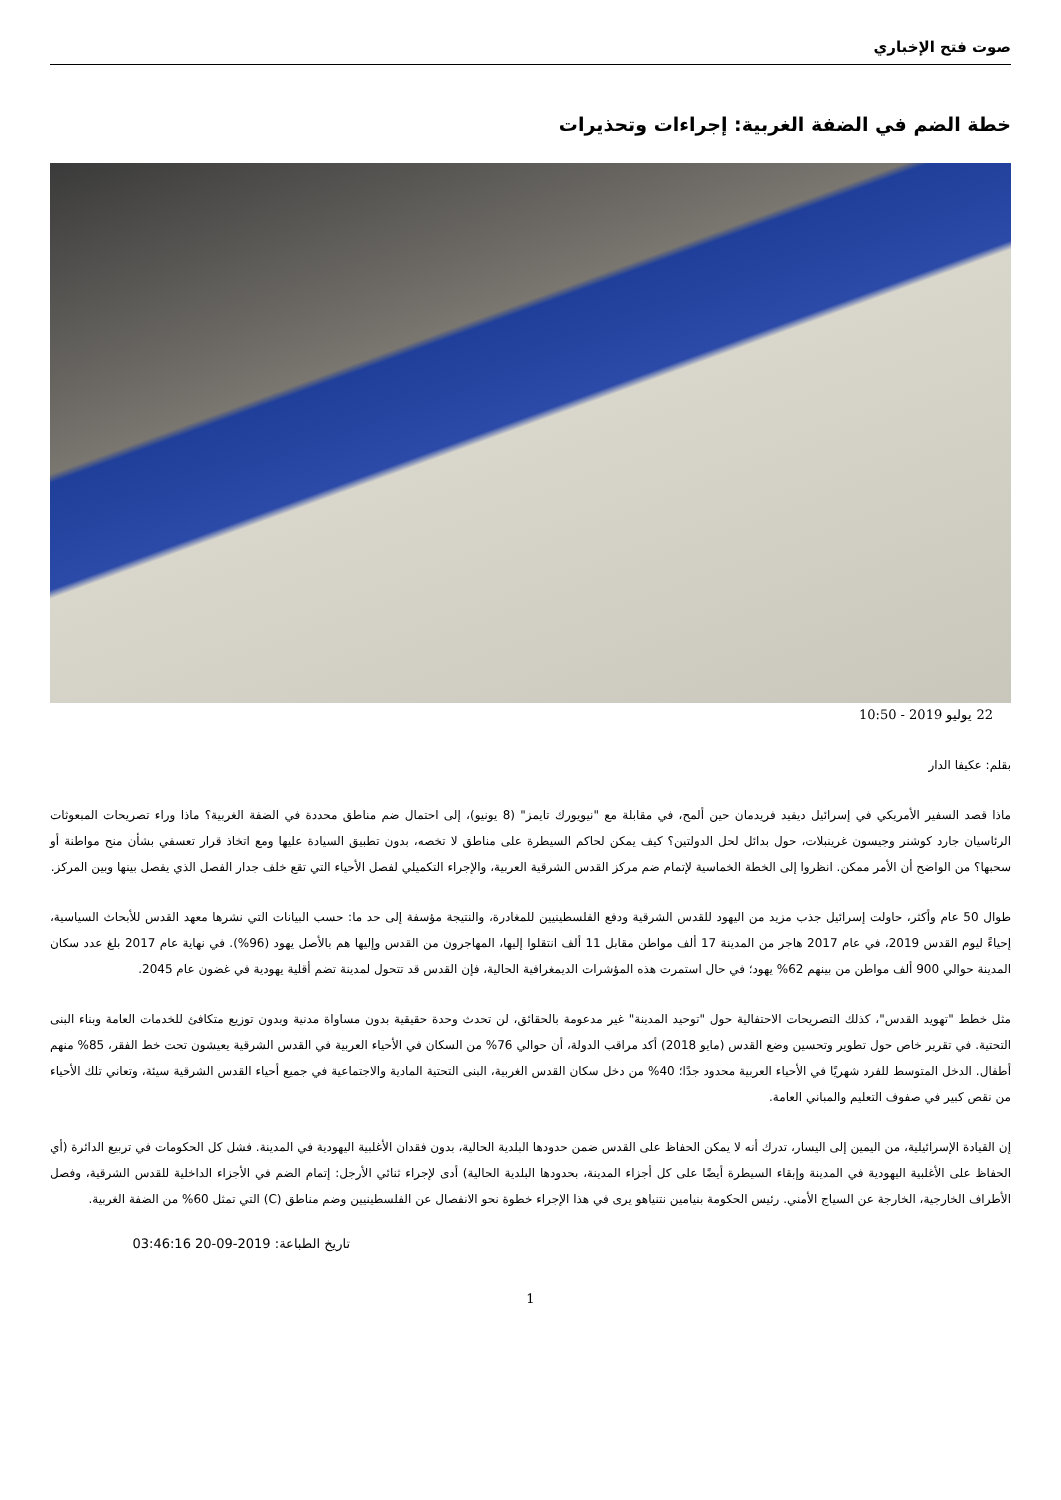صوت فتح الإخباري
خطة الضم في الضفة الغربية: إجراءات وتحذيرات
22 يوليو 2019 - 10:50
بقلم: عكيفا الدار
ماذا قصد السفير الأمريكي في إسرائيل ديفيد فريدمان حين ألمح، في مقابلة مع "نيويورك تايمز" (8 يونيو)، إلى احتمال ضم مناطق محددة في الضفة الغربية؟ ماذا وراء تصريحات المبعوثات الرئاسيان جارد كوشنر وجيسون غرينبلات، حول بدائل لحل الدولتين؟ كيف يمكن لحاكم السيطرة على مناطق لا تخصه، بدون تطبيق السيادة عليها ومع اتخاذ قرار تعسفي بشأن منح مواطنة أو سحبها؟ من الواضح أن الأمر ممكن. انظروا إلى الخطة الخماسية لإتمام ضم مركز القدس الشرقية العربية، والإجراء التكميلي لفصل الأحياء التي تقع خلف جدار الفصل الذي يفصل بينها وبين المركز.
طوال 50 عام وأكثر، حاولت إسرائيل جذب مزيد من اليهود للقدس الشرقية ودفع الفلسطينيين للمغادرة، والنتيجة مؤسفة إلى حد ما: حسب البيانات التي نشرها معهد القدس للأبحاث السياسية، إحياءً ليوم القدس 2019، في عام 2017 هاجر من المدينة 17 ألف مواطن مقابل 11 ألف انتقلوا إليها، المهاجرون من القدس وإليها هم بالأصل يهود (96%). في نهاية عام 2017 بلغ عدد سكان المدينة حوالي 900 ألف مواطن من بينهم 62% يهود؛ في حال استمرت هذه المؤشرات الديمغرافية الحالية، فإن القدس قد تتحول لمدينة تضم أقلية يهودية في غضون عام 2045.
مثل خطط "تهويد القدس"، كذلك التصريحات الاحتفالية حول "توحيد المدينة" غير مدعومة بالحقائق، لن تحدث وحدة حقيقية بدون مساواة مدنية وبدون توزيع متكافئ للخدمات العامة وبناء البنى التحتية. في تقرير خاص حول تطوير وتحسين وضع القدس (مايو 2018) أكد مراقب الدولة، أن حوالي 76% من السكان في الأحياء العربية في القدس الشرقية يعيشون تحت خط الفقر، 85% منهم أطفال. الدخل المتوسط للفرد شهريًا في الأحياء العربية محدود جدًا؛ 40% من دخل سكان القدس الغربية، البنى التحتية المادية والاجتماعية في جميع أحياء القدس الشرقية سيئة، وتعاني تلك الأحياء من نقص كبير في صفوف التعليم والمباني العامة.
إن القيادة الإسرائيلية، من اليمين إلى اليسار، تدرك أنه لا يمكن الحفاظ على القدس ضمن حدودها البلدية الحالية، بدون فقدان الأغلبية اليهودية في المدينة. فشل كل الحكومات في تربيع الدائرة (أي الحفاظ على الأغلبية اليهودية في المدينة وإبقاء السيطرة أيضًا على كل أجزاء المدينة، بحدودها البلدية الحالية) أدى لإجراء ثنائي الأرجل: إتمام الضم في الأجزاء الداخلية للقدس الشرقية، وفصل الأطراف الخارجية، الخارجة عن السياج الأمني. رئيس الحكومة بنيامين نتنياهو يرى في هذا الإجراء خطوة نحو الانفصال عن الفلسطينيين وضم مناطق (C) التي تمثل 60% من الضفة الغربية.
تاريخ الطباعة: 2019-09-20 03:46:16
1